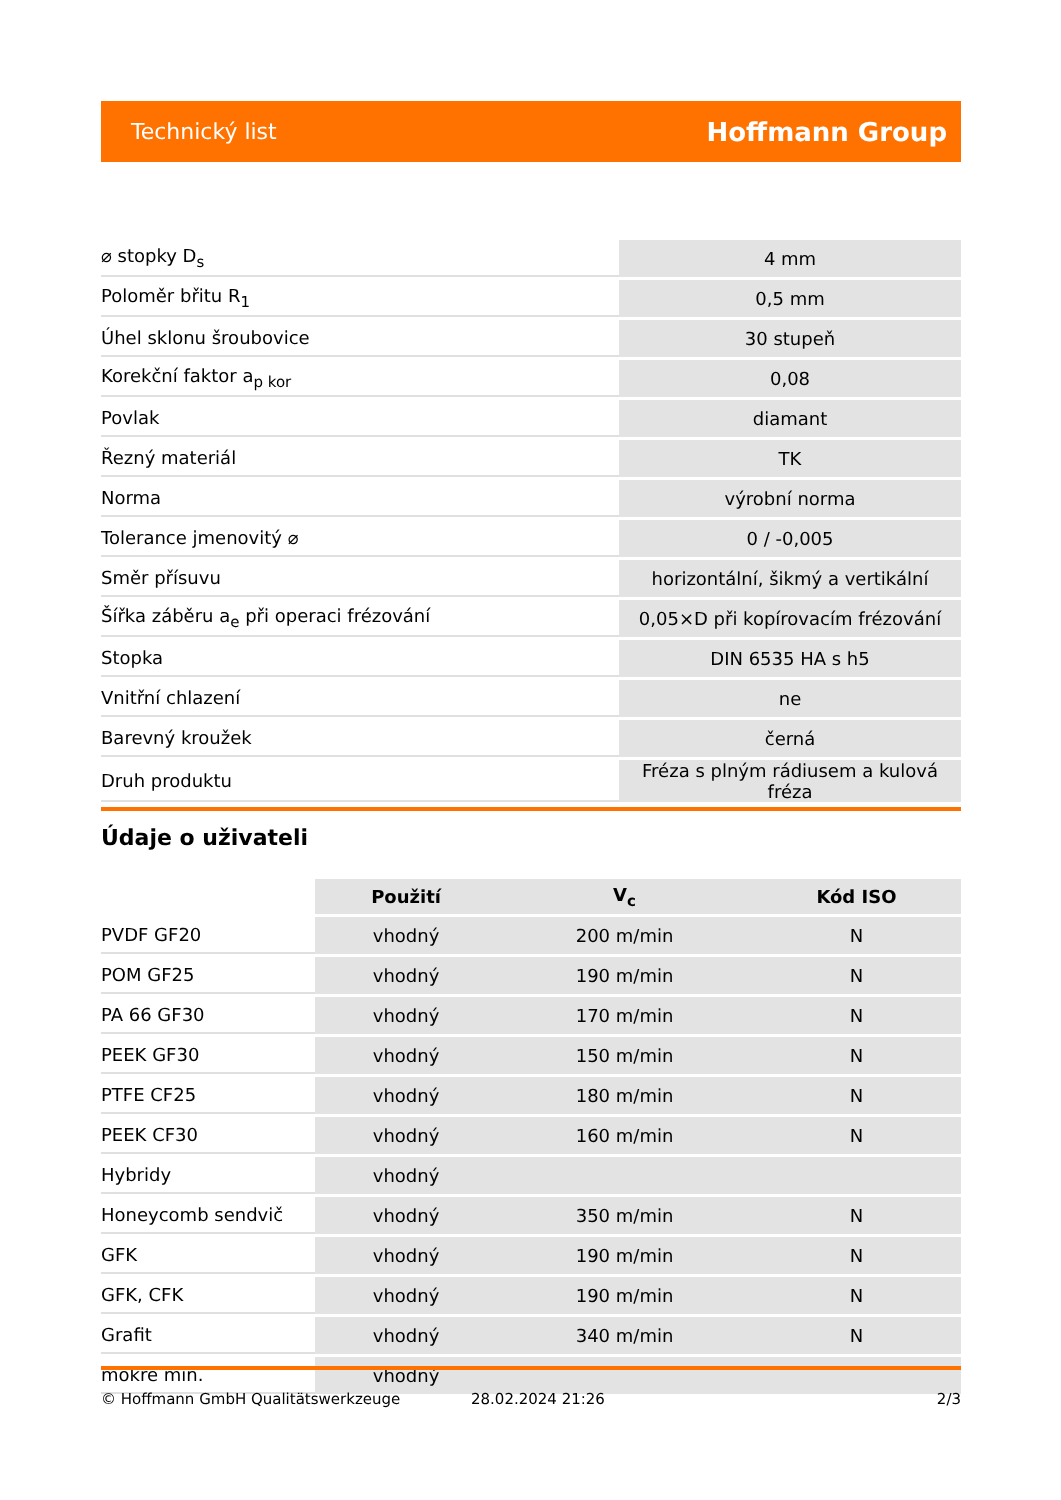Technický list Hoffmann Group
| ⌀ stopky D<sub>s</sub> | 4 mm |
| Poloměr břitu R<sub>1</sub> | 0,5 mm |
| Úhel sklonu šroubovice | 30 stupeň |
| Korekční faktor a<sub>p kor</sub> | 0,08 |
| Povlak | diamant |
| Řezný materiál | TK |
| Norma | výrobní norma |
| Tolerance jmenovitý ⌀ | 0 / -0,005 |
| Směr přísuvu | horizontální, šikmý a vertikální |
| Šířka záběru a<sub>e</sub> při operaci frézování | 0,05×D při kopírovacím frézování |
| Stopka | DIN 6535 HA s h5 |
| Vnitřní chlazení | ne |
| Barevný kroužek | černá |
| Druh produktu | Fréza s plným rádiusem a kulová fréza |
Údaje o uživateli
| | Použití | V<sub>c</sub> | Kód ISO |
| --- | --- | --- | --- |
| PVDF GF20 | vhodný | 200 m/min | N |
| POM GF25 | vhodný | 190 m/min | N |
| PA 66 GF30 | vhodný | 170 m/min | N |
| PEEK GF30 | vhodný | 150 m/min | N |
| PTFE CF25 | vhodný | 180 m/min | N |
| PEEK CF30 | vhodný | 160 m/min | N |
| Hybridy | vhodný | | |
| Honeycomb sendvič | vhodný | 350 m/min | N |
| GFK | vhodný | 190 m/min | N |
| GFK, CFK | vhodný | 190 m/min | N |
| Grafit | vhodný | 340 m/min | N |
| mokré min. | vhodný | | |
© Hoffmann GmbH Qualitätswerkzeuge 28.02.2024 21:26 2/3